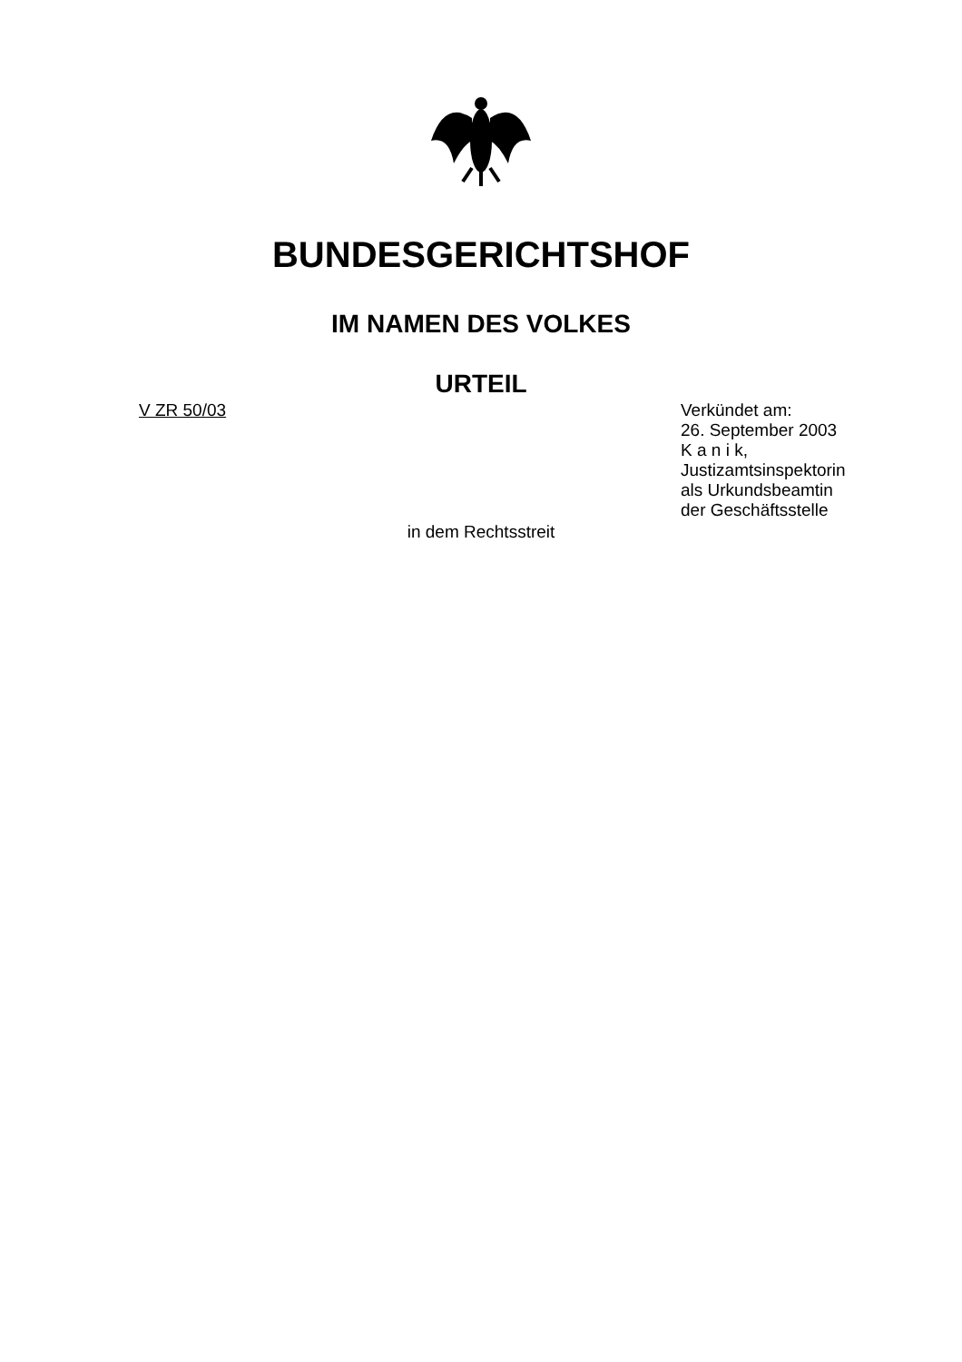BUNDESGERICHTSHOF
IM NAMEN DES VOLKES
URTEIL
V ZR 50/03 Verkündet am:
26. September 2003
K a n i k,
Justizamtsinspektorin
als Urkundsbeamtin
der Geschäftsstelle
in dem Rechtsstreit